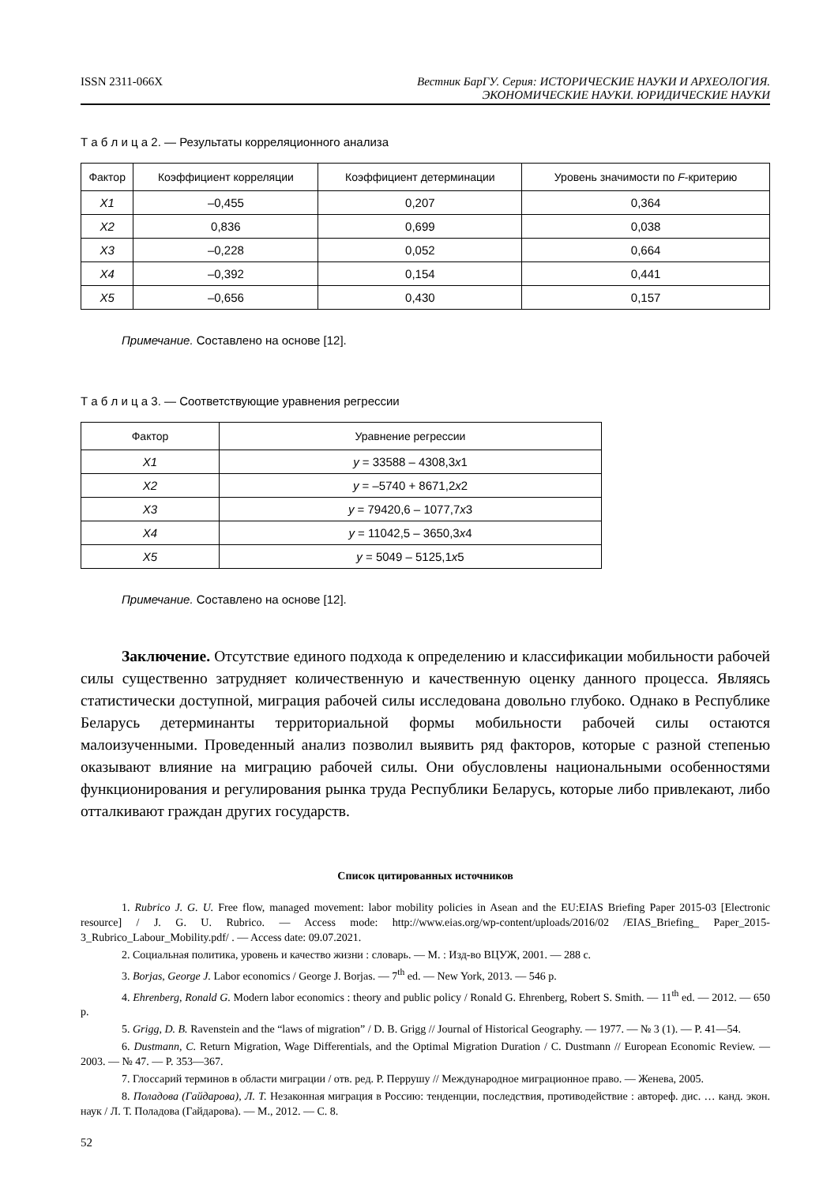ISSN 2311-066X Вестник БарГУ. Серия: ИСТОРИЧЕСКИЕ НАУКИ И АРХЕОЛОГИЯ.
ЭКОНОМИЧЕСКИЕ НАУКИ. ЮРИДИЧЕСКИЕ НАУКИ
Т а б л и ц а 2. — Результаты корреляционного анализа
| Фактор | Коэффициент корреляции | Коэффициент детерминации | Уровень значимости по F -критерию |
| --- | --- | --- | --- |
| X1 | –0,455 | 0,207 | 0,364 |
| X2 | 0,836 | 0,699 | 0,038 |
| X3 | –0,228 | 0,052 | 0,664 |
| X4 | –0,392 | 0,154 | 0,441 |
| X5 | –0,656 | 0,430 | 0,157 |
Примечание. Составлено на основе [12].
Т а б л и ц а 3. — Соответствующие уравнения регрессии
| Фактор | Уравнение регрессии |
| --- | --- |
| X1 | y = 33588 – 4308,3 x 1 |
| X2 | y = –5740 + 8671,2 x 2 |
| X3 | y = 79420,6 – 1077,7 x 3 |
| X4 | y = 11042,5 – 3650,3 x 4 |
| X5 | y = 5049 – 5125,1 x 5 |
Примечание. Составлено на основе [12].
Заключение. Отсутствие единого подхода к определению и классификации мобильности рабочей силы существенно затрудняет количественную и качественную оценку данного процесса. Являясь статистически доступной, миграция рабочей силы исследована довольно глубоко. Однако в Республике Беларусь детерминанты территориальной формы мобильности рабочей силы остаются малоизученными. Проведенный анализ позволил выявить ряд факторов, которые с разной степенью оказывают влияние на миграцию рабочей силы. Они обусловлены национальными особенностями функционирования и регулирования рынка труда Республики Беларусь, которые либо привлекают, либо отталкивают граждан других государств.
Список цитированных источников
1. Rubrico J. G. U. Free flow, managed movement: labor mobility policies in Asean and the EU:EIAS Briefing Paper 2015-03 [Electronic resource] / J. G. U. Rubrico. — Access mode: http://www.eias.org/wp-content/uploads/2016/02 /EIAS_Briefing_ Paper_2015-3_Rubrico_Labour_Mobility.pdf/ . — Access date: 09.07.2021.
2. Социальная политика, уровень и качество жизни : словарь. — М. : Изд-во ВЦУЖ, 2001. — 288 с.
3. Borjas, George J. Labor economics / George J. Borjas. — 7<sup>th</sup> ed. — New York, 2013. — 546 p.
4. Ehrenberg, Ronald G. Modern labor economics : theory and public policy / Ronald G. Ehrenberg, Robert S. Smith. — 11<sup>th</sup> ed. — 2012. — 650 p.
5. Grigg, D. B. Ravenstein and the “laws of migration” / D. B. Grigg // Journal of Historical Geography. — 1977. — № 3 (1). — P. 41—54.
6. Dustmann, C. Return Migration, Wage Differentials, and the Optimal Migration Duration / C. Dustmann // European Economic Review. — 2003. — № 47. — P. 353—367.
7. Глоссарий терминов в области миграции / отв. ред. Р. Перрушу // Международное миграционное право. — Женева, 2005.
8. Поладова (Гайдарова), Л. Т. Незаконная миграция в Россию: тенденции, последствия, противодействие : автореф. дис. … канд. экон. наук / Л. Т. Поладова (Гайдарова). — М., 2012. — С. 8.
52